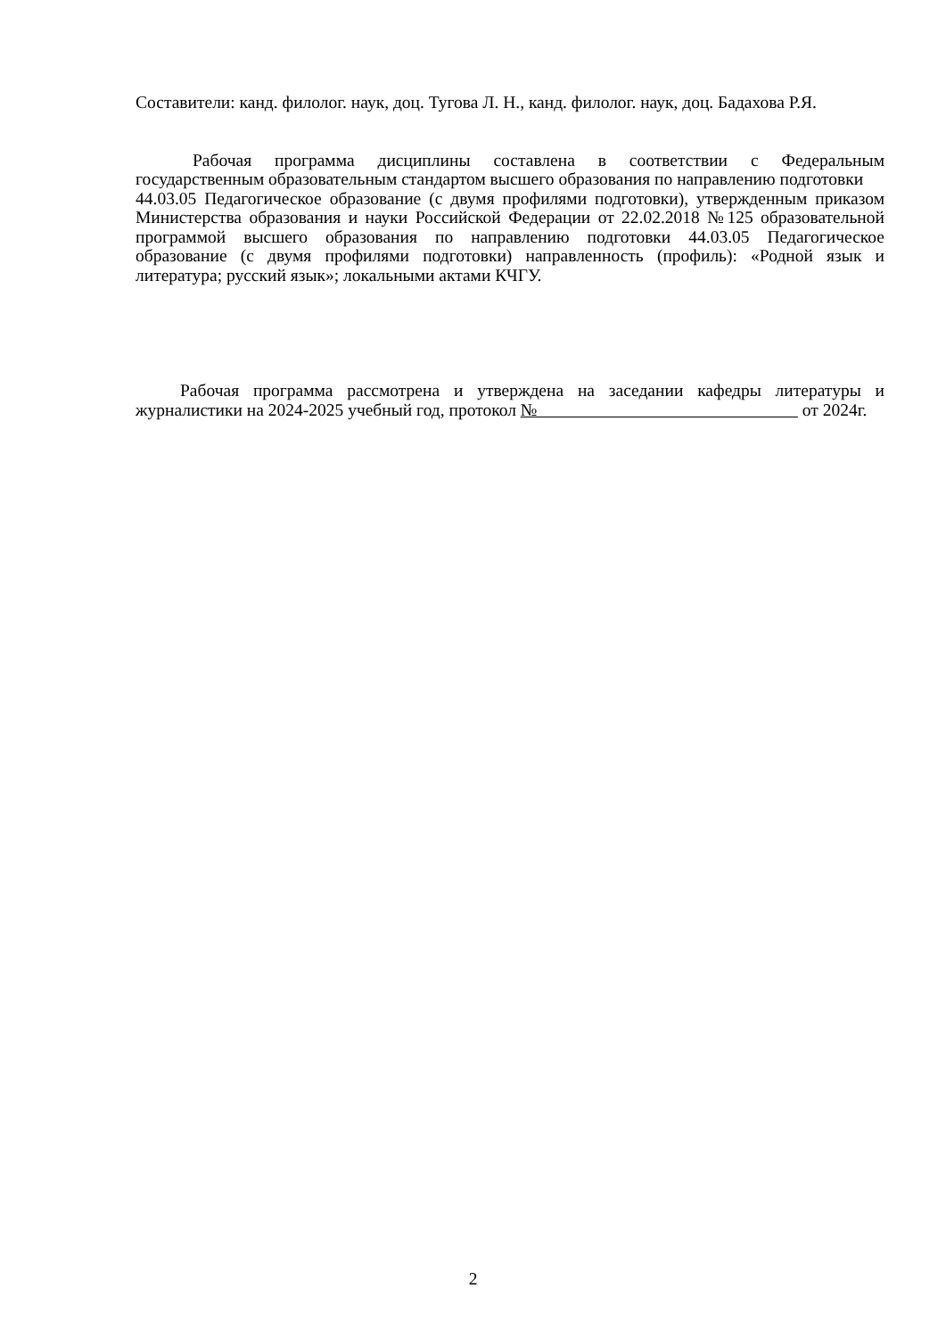Составители: канд. филолог. наук, доц. Тугова Л. Н., канд. филолог. наук, доц. Бадахова Р.Я.
Рабочая программа дисциплины составлена в соответствии с Федеральным государственным образовательным стандартом высшего образования по направлению подготовки
44.03.05 Педагогическое образование (с двумя профилями подготовки), утвержденным приказом Министерства образования и науки Российской Федерации от 22.02.2018 №125 образовательной программой высшего образования по направлению подготовки 44.03.05 Педагогическое образование (с двумя профилями подготовки) направленность (профиль): «Родной язык и литература; русский язык»; локальными актами КЧГУ.
Рабочая программа рассмотрена и утверждена на заседании кафедры литературы и журналистики на 2024-2025 учебный год, протокол № от 2024г.
2